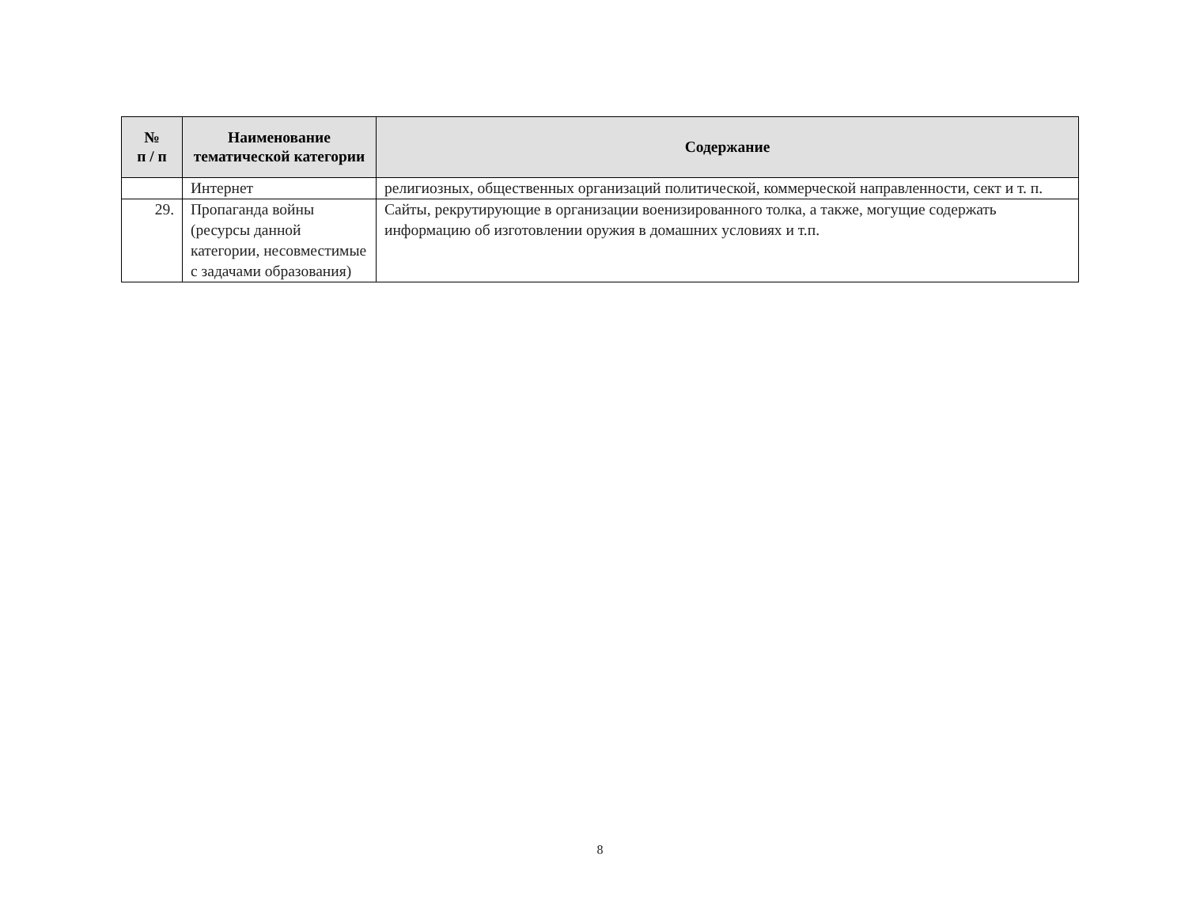| № п / п | Наименование тематической категории | Содержание |
| --- | --- | --- |
| | Интернет | религиозных, общественных организаций политической, коммерческой направленности, сект и т. п. |
| 29. | Пропаганда войны (ресурсы данной категории, несовместимые с задачами образования) | Сайты, рекрутирующие в организации военизированного толка, а также, могущие содержать информацию об изготовлении оружия в домашних условиях и т.п. |
8